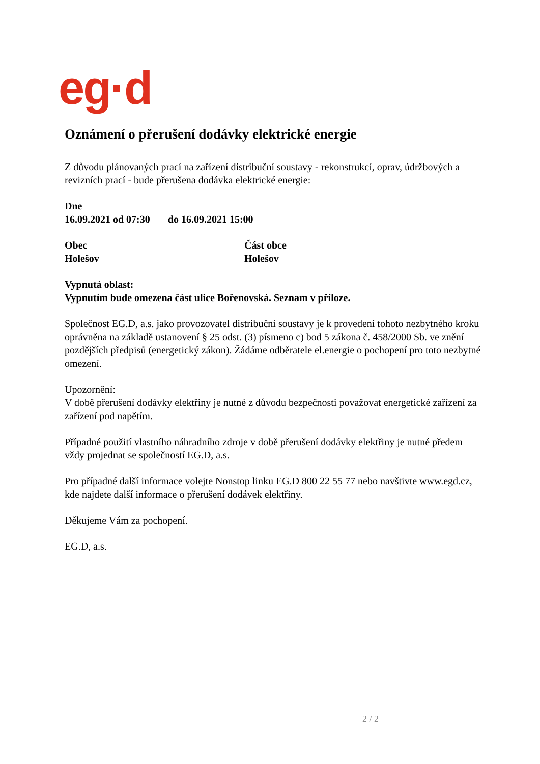eg·d
Oznámení o přerušení dodávky elektrické energie
Z důvodu plánovaných prací na zařízení distribuční soustavy - rekonstrukcí, oprav, údržbových a revizních prací - bude přerušena dodávka elektrické energie:
Dne
16.09.2021 od 07:30 do 16.09.2021 15:00
Obec
Holešov
Část obce
Holešov
Vypnutá oblast:
Vypnutím bude omezena část ulice Bořenovská. Seznam v příloze.
Společnost EG.D, a.s. jako provozovatel distribuční soustavy je k provedení tohoto nezbytného kroku oprávněna na základě ustanovení § 25 odst. (3) písmeno c) bod 5 zákona č. 458/2000 Sb. ve znění pozdějších předpisů (energetický zákon). Žádáme odběratele el.energie o pochopení pro toto nezbytné omezení.
Upozornění:
V době přerušení dodávky elektřiny je nutné z důvodu bezpečnosti považovat energetické zařízení za zařízení pod napětím.
Případné použití vlastního náhradního zdroje v době přerušení dodávky elektřiny je nutné předem vždy projednat se společností EG.D, a.s.
Pro případné další informace volejte Nonstop linku EG.D 800 22 55 77 nebo navštivte www.egd.cz, kde najdete další informace o přerušení dodávek elektřiny.
Děkujeme Vám za pochopení.
EG.D, a.s.
2 / 2